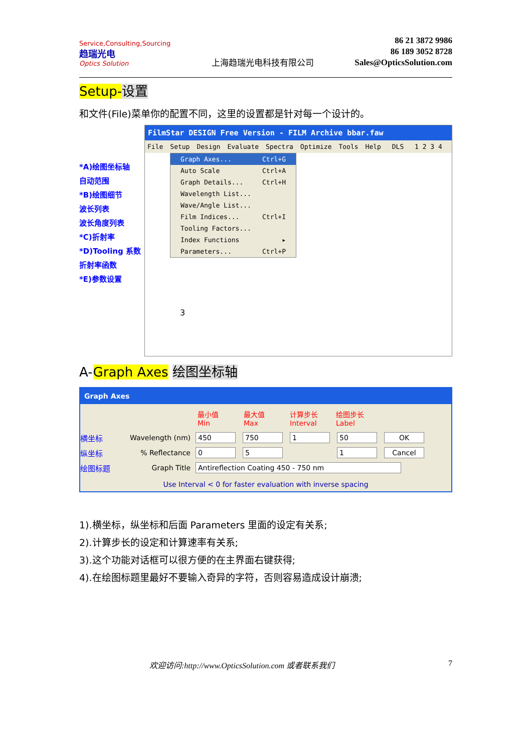Service,Consulting,Sourcing
趋瑞光电
Optics Solution
上海趋瑞光电科技有限公司
86 21 3872 9986
86 189 3052 8728
Sales@OpticsSolution.com
Setup-设置
和文件(File)菜单你的配置不同，这里的设置都是针对每一个设计的。
*A)绘图坐标轴
自动范围
*B)绘图细节
波长列表
波长角度列表
*C)折射率
*D)Tooling 系数
折射率函数
*E)参数设置
FilmStar DESIGN Free Version - FILM Archive bbar.faw
File Setup Design Evaluate Spectra Optimize Tools Help DLS 1 2 3 4
Graph Axes... Ctrl+G
Auto Scale Ctrl+A
Graph Details... Ctrl+H
Wavelength List...
Wave/Angle List...
Film Indices... Ctrl+I
Tooling Factors...
Index Functions ▸
Parameters... Ctrl+P
3
A-Graph Axes 绘图坐标轴
Graph Axes
最小值 Min 最大值 Max 计算步长 Interval 绘图步长 Label
横坐标 Wavelength (nm) 450 750 1 50 OK
纵坐标% Reflectance 05 - 1 Cancel
绘图标题 Graph Title Antireflection Coating 450 - 750 nm
Use Interval < 0 for faster evaluation with inverse spacing
1).横坐标，纵坐标和后面 Parameters 里面的设定有关系;
2).计算步长的设定和计算速率有关系;
3).这个功能对话框可以很方便的在主界面右键获得;
4).在绘图标题里最好不要输入奇异的字符，否则容易造成设计崩溃;
欢迎访问:http://www.OpticsSolution.com 或者联系我们 7